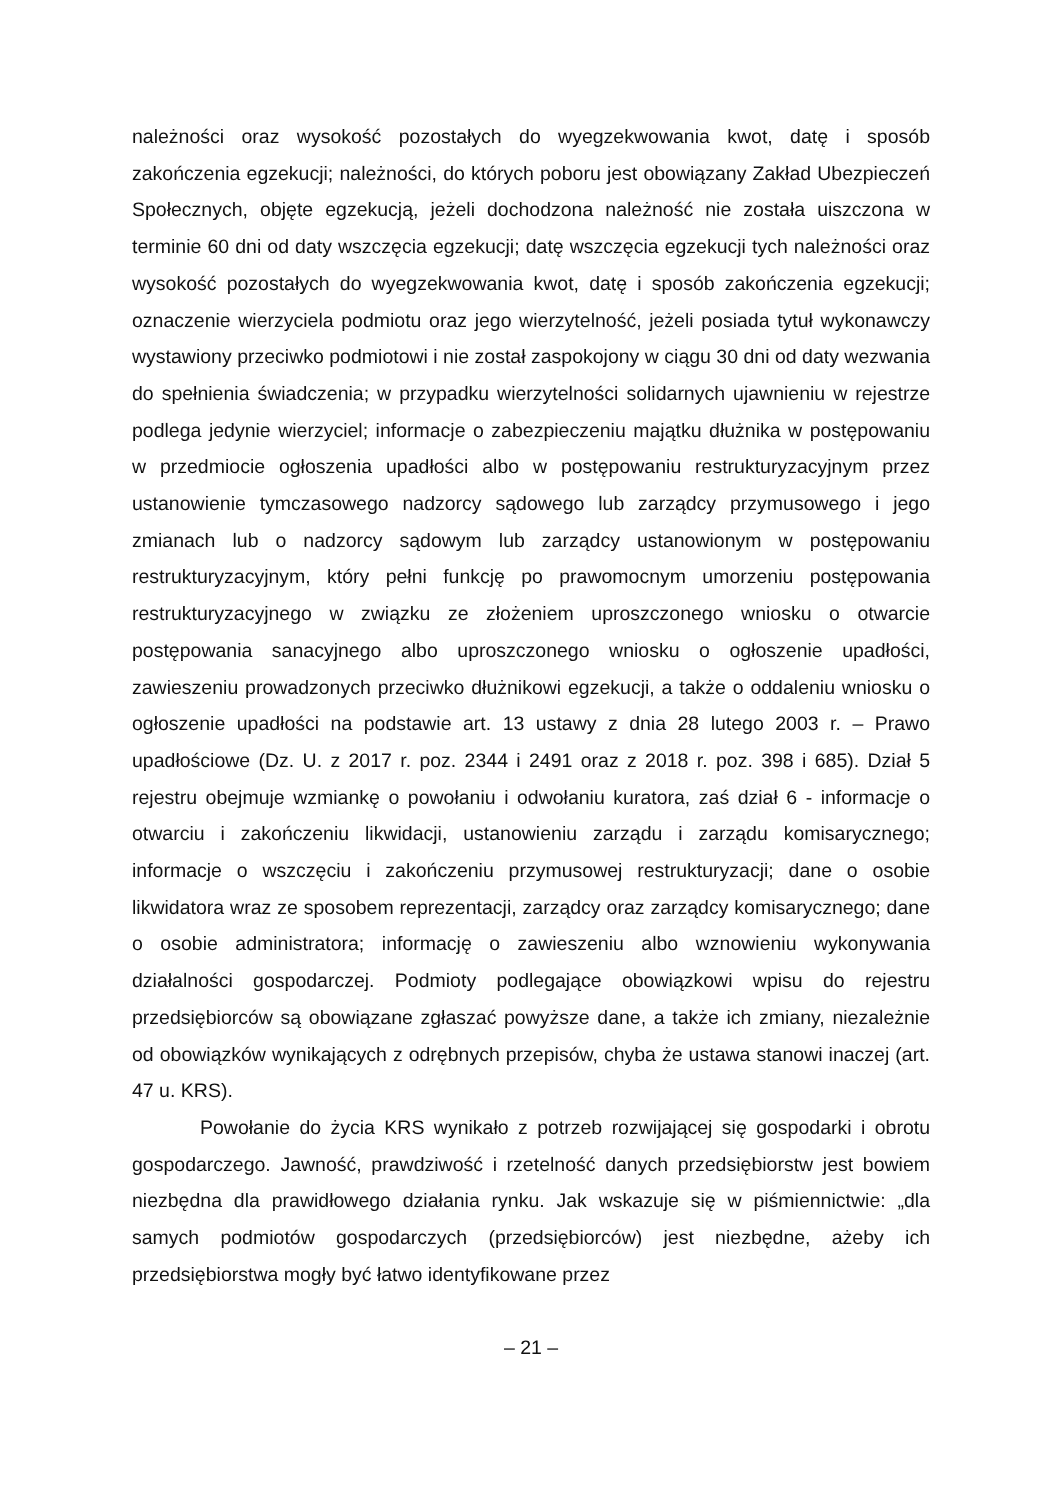należności oraz wysokość pozostałych do wyegzekwowania kwot, datę i sposób zakończenia egzekucji; należności, do których poboru jest obowiązany Zakład Ubezpieczeń Społecznych, objęte egzekucją, jeżeli dochodzona należność nie została uiszczona w terminie 60 dni od daty wszczęcia egzekucji; datę wszczęcia egzekucji tych należności oraz wysokość pozostałych do wyegzekwowania kwot, datę i sposób zakończenia egzekucji; oznaczenie wierzyciela podmiotu oraz jego wierzytelność, jeżeli posiada tytuł wykonawczy wystawiony przeciwko podmiotowi i nie został zaspokojony w ciągu 30 dni od daty wezwania do spełnienia świadczenia; w przypadku wierzytelności solidarnych ujawnieniu w rejestrze podlega jedynie wierzyciel; informacje o zabezpieczeniu majątku dłużnika w postępowaniu w przedmiocie ogłoszenia upadłości albo w postępowaniu restrukturyzacyjnym przez ustanowienie tymczasowego nadzorcy sądowego lub zarządcy przymusowego i jego zmianach lub o nadzorcy sądowym lub zarządcy ustanowionym w postępowaniu restrukturyzacyjnym, który pełni funkcję po prawomocnym umorzeniu postępowania restrukturyzacyjnego w związku ze złożeniem uproszczonego wniosku o otwarcie postępowania sanacyjnego albo uproszczonego wniosku o ogłoszenie upadłości, zawieszeniu prowadzonych przeciwko dłużnikowi egzekucji, a także o oddaleniu wniosku o ogłoszenie upadłości na podstawie art. 13 ustawy z dnia 28 lutego 2003 r. – Prawo upadłościowe (Dz. U. z 2017 r. poz. 2344 i 2491 oraz z 2018 r. poz. 398 i 685). Dział 5 rejestru obejmuje wzmiankę o powołaniu i odwołaniu kuratora, zaś dział 6 - informacje o otwarciu i zakończeniu likwidacji, ustanowieniu zarządu i zarządu komisarycznego; informacje o wszczęciu i zakończeniu przymusowej restrukturyzacji; dane o osobie likwidatora wraz ze sposobem reprezentacji, zarządcy oraz zarządcy komisarycznego; dane o osobie administratora; informację o zawieszeniu albo wznowieniu wykonywania działalności gospodarczej. Podmioty podlegające obowiązkowi wpisu do rejestru przedsiębiorców są obowiązane zgłaszać powyższe dane, a także ich zmiany, niezależnie od obowiązków wynikających z odrębnych przepisów, chyba że ustawa stanowi inaczej (art. 47 u. KRS).
Powołanie do życia KRS wynikało z potrzeb rozwijającej się gospodarki i obrotu gospodarczego. Jawność, prawdziwość i rzetelność danych przedsiębiorstw jest bowiem niezbędna dla prawidłowego działania rynku. Jak wskazuje się w piśmiennictwie: „dla samych podmiotów gospodarczych (przedsiębiorców) jest niezbędne, ażeby ich przedsiębiorstwa mogły być łatwo identyfikowane przez
– 21 –